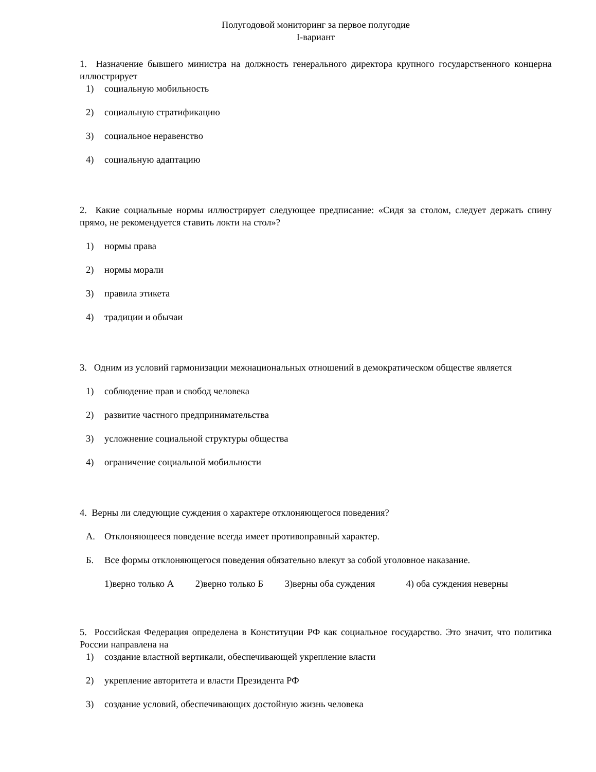Полугодовой мониторинг за первое полугодие
I-вариант
1. Назначение бывшего министра на должность генерального директора крупного государственного концерна иллюстрирует
1) социальную мобильность
2) социальную стратификацию
3) социальное неравенство
4) социальную адаптацию
2. Какие социальные нормы иллюстрирует следующее предписание: «Сидя за столом, следует держать спину прямо, не рекомендуется ставить локти на стол»?
1) нормы права
2) нормы морали
3) правила этикета
4) традиции и обычаи
3. Одним из условий гармонизации межнациональных отношений в демократическом обществе является
1) соблюдение прав и свобод человека
2) развитие частного предпринимательства
3) усложнение социальной структуры общества
4) ограничение социальной мобильности
4. Верны ли следующие суждения о характере отклоняющегося поведения?
А. Отклоняющееся поведение всегда имеет противоправный характер.
Б. Все формы отклоняющегося поведения обязательно влекут за собой уголовное наказание.
1)верно только А 2)верно только Б 3)верны оба суждения 4) оба суждения неверны
5. Российская Федерация определена в Конституции РФ как социальное государство. Это значит, что политика России направлена на
1) создание властной вертикали, обеспечивающей укрепление власти
2) укрепление авторитета и власти Президента РФ
3) создание условий, обеспечивающих достойную жизнь человека